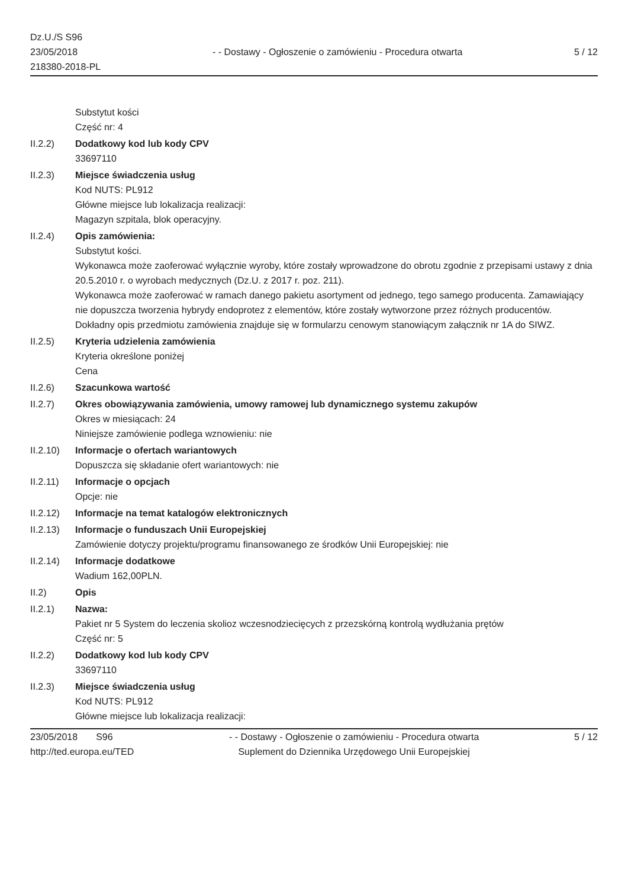Dz.U./S S96
23/05/2018
218380-2018-PL
- - Dostawy - Ogłoszenie o zamówieniu - Procedura otwarta
5 / 12
Substytut kości
Część nr: 4
II.2.2) Dodatkowy kod lub kody CPV
33697110
II.2.3) Miejsce świadczenia usług
Kod NUTS: PL912
Główne miejsce lub lokalizacja realizacji:
Magazyn szpitala, blok operacyjny.
II.2.4) Opis zamówienia:
Substytut kości.
Wykonawca może zaoferować wyłącznie wyroby, które zostały wprowadzone do obrotu zgodnie z przepisami ustawy z dnia 20.5.2010 r. o wyrobach medycznych (Dz.U. z 2017 r. poz. 211).
Wykonawca może zaoferować w ramach danego pakietu asortyment od jednego, tego samego producenta. Zamawiający nie dopuszcza tworzenia hybrydy endoprotez z elementów, które zostały wytworzone przez różnych producentów.
Dokładny opis przedmiotu zamówienia znajduje się w formularzu cenowym stanowiącym załącznik nr 1A do SIWZ.
II.2.5) Kryteria udzielenia zamówienia
Kryteria określone poniżej
Cena
II.2.6) Szacunkowa wartość
II.2.7) Okres obowiązywania zamówienia, umowy ramowej lub dynamicznego systemu zakupów
Okres w miesiącach: 24
Niniejsze zamówienie podlega wznowieniu: nie
II.2.10)
Informacje o ofertach wariantowych
Dopuszcza się składanie ofert wariantowych: nie
II.2.11)
Informacje o opcjach
Opcje: nie
II.2.12)
Informacje na temat katalogów elektronicznych
II.2.13)
Informacje o funduszach Unii Europejskiej
Zamówienie dotyczy projektu/programu finansowanego ze środków Unii Europejskiej: nie
II.2.14)
Informacje dodatkowe
Wadium 162,00PLN.
II.2) Opis
II.2.1) Nazwa:
Pakiet nr 5 System do leczenia skolioz wczesnodziecięcych z przezskórną kontrolą wydłużania prętów
Część nr: 5
II.2.2) Dodatkowy kod lub kody CPV
33697110
II.2.3) Miejsce świadczenia usług
Kod NUTS: PL912
Główne miejsce lub lokalizacja realizacji:
23/05/2018 S96
http://ted.europa.eu/TED
- - Dostawy - Ogłoszenie o zamówieniu - Procedura otwarta
Suplement do Dziennika Urzędowego Unii Europejskiej
5 / 12